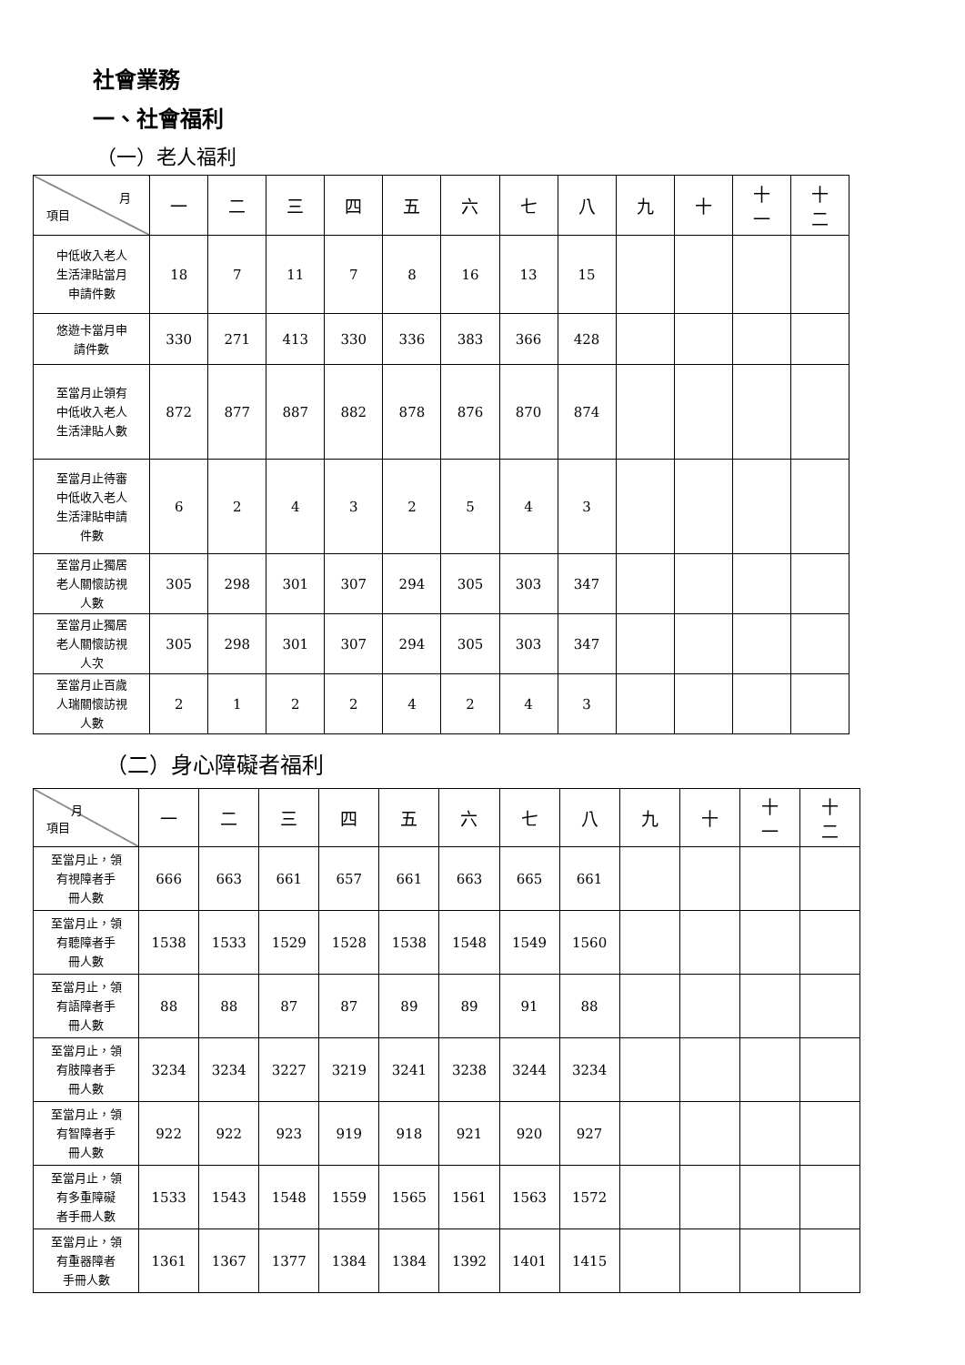社會業務
一、社會福利
（一）老人福利
| 月 項目 | 一 | 二 | 三 | 四 | 五 | 六 | 七 | 八 | 九 | 十 | 十 一 | 十 二 |
| 中低收入老人 生活津貼當月 申請件數 | 18 | 7 | 11 | 7 | 8 | 16 | 13 | 15 | | | | |
| 悠遊卡當月申 請件數 | 330 | 271 | 413 | 330 | 336 | 383 | 366 | 428 | | | | |
| 至當月止領有 中低收入老人 生活津貼人數 | 872 | 877 | 887 | 882 | 878 | 876 | 870 | 874 | | | | |
| 至當月止待審 中低收入老人 生活津貼申請 件數 | 6 | 2 | 4 | 3 | 2 | 5 | 4 | 3 | | | | |
| 至當月止獨居 老人關懷訪視 人數 | 305 | 298 | 301 | 307 | 294 | 305 | 303 | 347 | | | | |
| 至當月止獨居 老人關懷訪視 人次 | 305 | 298 | 301 | 307 | 294 | 305 | 303 | 347 | | | | |
| 至當月止百歲 人瑞關懷訪視 人數 | 2 | 1 | 2 | 2 | 4 | 2 | 4 | 3 | | | | |
（二）身心障礙者福利
| 月 項目 | 一 | 二 | 三 | 四 | 五 | 六 | 七 | 八 | 九 | 十 | 十 一 | 十 二 |
| 至當月止，領 有視障者手 冊人數 | 666 | 663 | 661 | 657 | 661 | 663 | 665 | 661 | | | | |
| 至當月止，領 有聽障者手 冊人數 | 1538 | 1533 | 1529 | 1528 | 1538 | 1548 | 1549 | 1560 | | | | |
| 至當月止，領 有語障者手 冊人數 | 88 | 88 | 87 | 87 | 89 | 89 | 91 | 88 | | | | |
| 至當月止，領 有肢障者手 冊人數 | 3234 | 3234 | 3227 | 3219 | 3241 | 3238 | 3244 | 3234 | | | | |
| 至當月止，領 有智障者手 冊人數 | 922 | 922 | 923 | 919 | 918 | 921 | 920 | 927 | | | | |
| 至當月止，領 有多重障礙 者手冊人數 | 1533 | 1543 | 1548 | 1559 | 1565 | 1561 | 1563 | 1572 | | | | |
| 至當月止，領 有重器障者 手冊人數 | 1361 | 1367 | 1377 | 1384 | 1384 | 1392 | 1401 | 1415 | | | | |